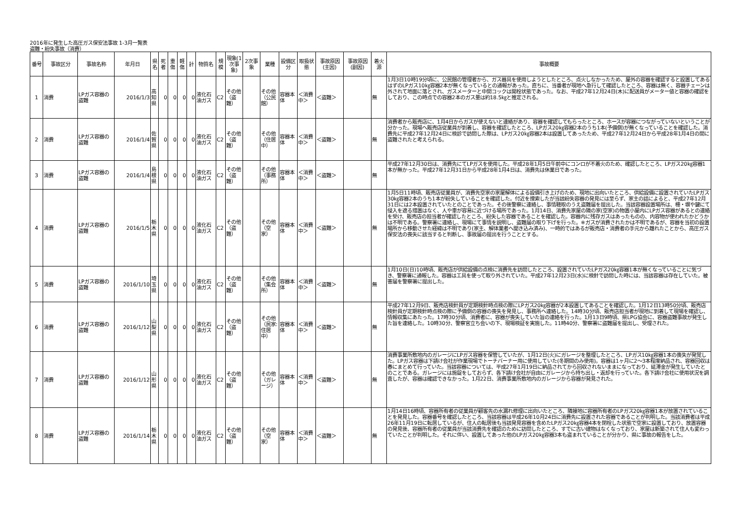2016年に発生した高圧ガス保安法事故 1-3月一覧表
盗難・紛失事故（消費）
| 番号 | 事故区分 | 事故名称 | 年月日 | 県名 | 死者 | 重傷 | 軽傷 | 計 | 物質名 | 規模 | 現象(1次事象) | 2次事象 | 業種 | 設備区分 | 取扱状態 | 事故原因(主因) | 事故原因(副因) | 着火源 | 事故概要 |
| --- | --- | --- | --- | --- | --- | --- | --- | --- | --- | --- | --- | --- | --- | --- | --- | --- | --- | --- | --- |
| 1 | 消費 | LPガス容器の盗難 | 2016/1/3 | 高知県 | 0 | 0 | 0 | 0 | 液化石油ガス | C2 | その他（盗難） | | その他（公民館） | 容器本体 | ＜消費中＞ | ＜盗難＞ | | 無 | 1月3日10時19分頃に、公民館の管理者から、ガス器具を使用しようとしたところ、点火しなかったため、屋外の容器を確認すると設置してあるはずのLPガス10㎏容器2本が無くなっているとの通報があった。直ちに、当番者が現地へ急行して確認したところ、容器は無く、容器チェーンは外されて地面に落とされ、ガスメーターと中間コックは開栓状態であった。なお、平成27年12月24日(木)に配送員がメーター値と容器の確認をしており、この時点での容器2本のガス量は約18.5㎏と推定される。 |
| 2 | 消費 | LPガス容器の盗難 | 2016/1/4 | 佐賀県 | 0 | 0 | 0 | 0 | 液化石油ガス | C2 | その他（盗難） | | その他（住居中） | 容器本体 | ＜消費中＞ | ＜盗難＞ | | 無 | 消費者から販売店に、1月4日からガスが使えないと連絡があり、容器を確認してもらったところ、ホースが容器につながっていないということが分かった。現場へ販売店従業員が到着し、容器を確認したところ、LPガス20㎏容器2本のうち1本(予備側)が無くなっていることを確認した。消費先に平成27年12月24日に検診で訪問した際は、LPガス20㎏容器2本は設置してあったため、平成27年12月24日から平成28年1月4日の間に盗難されたと考えられる。 |
| 3 | 消費 | LPガス容器の盗難 | 2016/1/4 | 島根県 | 0 | 0 | 0 | 0 | 液化石油ガス | C2 | その他（盗難） | | その他（事務所） | 容器本体 | ＜消費中＞ | ＜盗難＞ | | 無 | 平成27年12月30日は、消費先にてLPガスを使用した。平成28年1月5日午前中にコンロが不着火のため、確認したところ、LPガス20㎏容器1本が無かった。平成27年12月31日から平成28年1月4日は、消費先は休業日であった。 |
| 4 | 消費 | LPガス容器の盗難 | 2016/1/5 | 栃木県 | 0 | 0 | 0 | 0 | 液化石油ガス | C2 | その他（盗難） | | その他（空家） | 容器本体 | ＜消費中＞ | ＜盗難＞ | | 無 | 1月5日11時頃、販売店従業員が、消費先空家の家屋解体による設備引き上げのため、現地に出向いたところ、供給設備に設置されていたLPガス30㎏容器2本のうち1本が紛失していることを確認した。付近を捜索したが当該紛失容器の発見には至らず、家主の話によると、平成27年12月31日には2本設置されていたとのことであった。その後警察に連絡し、事情聴取のうえ盗難届を提出した。当該容器設置場所は、柵・塀や鍵にて侵入を遮る措置はなく、人や車が容易に近づける場所であった。1月14日、消費先家屋の隣の家(空家)の物置小屋内にLPガス容器があるとの連絡を受け、販売店の担当者が確認したところ、紛失した容器であることを確認した。容器内に残存ガスはあったものの、内容物が使われたかどうかは不明である。警察署に連絡し、現場にて事情を説明し、盗難届の取り下げを行った。※ガスが消費されたかは不明であるが、容器を当初の設置場所から移動させた経緯は不明であり(家主、解体業者へ聞き込み済み)、一時的ではあるが販売店・消費者の手元から離れたことから、高圧ガス保安法の喪失に該当すると判断し、事故届の提出を行うこととする。 |
| 5 | 消費 | LPガス容器の盗難 | 2016/1/10 | 埼玉県 | 0 | 0 | 0 | 0 | 液化石油ガス | C2 | その他（盗難） | | その他（集会所） | 容器本体 | ＜消費中＞ | ＜盗難＞ | | 無 | 1月10日(日)10時頃、販売店が供給設備の点検に消費先を訪問したところ、設置されていたLPガス20㎏容器1本が無くなっていることに気づき、警察署に通報した。容器は工具を使って取り外されていた。平成27年12月23日(水)に検針で訪問した時には、当該容器は存在していた。被害届を警察署に提出した。 |
| 6 | 消費 | LPガス容器の盗難 | 2016/1/12 | 山梨県 | 0 | 0 | 0 | 0 | 液化石油ガス | C2 | その他（盗難） | | その他（民家:住居中） | 容器本体 | ＜消費中＞ | ＜盗難＞ | | 無 | 平成27年12月9日、販売店検針員が定期検針時点検の際にLPガス20㎏容器が2本設置してあることを確認した。1月12日13時50分頃、販売店検針員が定期検針時点検の際に予備側の容器の喪失を発見し、事務所へ連絡した。14時30分頃、販売店担当者が現地に到着して現場を確認し、情報収集にあたった。17時30分頃、消費者に、容器が喪失していた旨の連絡を行った。1月13日9時頃、県LPG協会に、容器盗難事故が発生した旨を連絡した。10時30分、警察官立ち会いの下、現場検証を実施した。11時40分、警察署に盗難届を提出し、受理された。 |
| 7 | 消費 | LPガス容器の盗難 | 2016/1/12 | 山形県 | 0 | 0 | 0 | 0 | 液化石油ガス | C2 | その他（盗難） | | その他（ガレージ） | 容器本体 | ＜消費中＞ | ＜盗難＞ | | 無 | 消費事業所敷地内のガレージにLPガス容器を保管していたが、1月12日(火)にガレージを整理したところ、LPガス10㎏容器1本の喪失が発覚した。LPガス容器は下請け会社が作業現場でトーチバーナー用に使用していた(冬期間のみ使用)。容器は1ヶ月に2～3本程度納品され、容器回収は春にまとめて行っていた。当該容器については、平成27年1月19日に納品されてから回収されないままになっており、延滞金が発生していたとのことである。ガレージには施錠をしておらず、各下請け会社が自由にガレージから持ち出し・返却を行っていた。各下請け会社に使用状況を調査したが、容器は確認できなかった。1月22日、消費事業所敷地内のガレージから容器が発見された。 |
| 8 | 消費 | LPガス容器の盗難 | 2016/1/14 | 栃木県 | 0 | 0 | 0 | 0 | 液化石油ガス | C2 | その他（盗難） | | その他（空家） | 容器本体 | ＜消費中＞ | ＜盗難＞ | | 無 | 1月14日16時頃、容器所有者の従業員が顧客先の水漏れ修理に出向いたところ、隣接地に容器所有者のLPガス20㎏容器1本が放置されていることを発見した。容器番号を確認したところ、当該容器は平成26年10月24日に消費先に設置された容器であることが判明した。当該消費者は平成26年11月19日に転居しているが、住人の転居後も当該発見容器を含めたLPガス20㎏容器4本を閉栓した状態で空家に設置しており、放置容器の発見後、容器所有者の従業員が当該消費先を確認のために訪問したところ、すでに古い建物はなくなっており、家屋は新築されて住人も変わっていたことが判明した。それに伴い、設置してあった他のLPガス20㎏容器3本も盗まれていることが分かり、県に事故の報告をした。 |